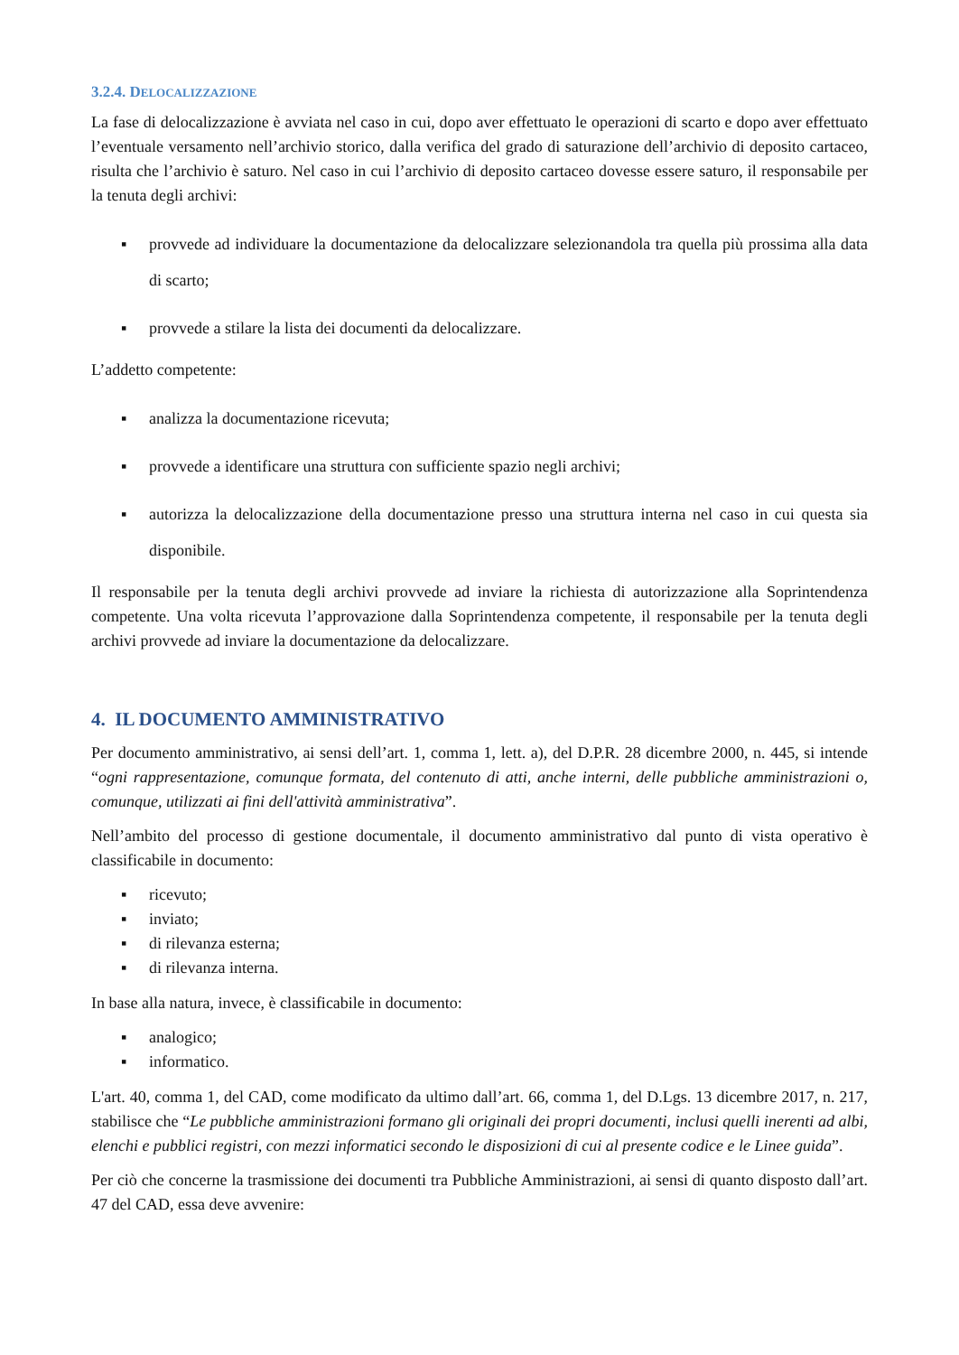3.2.4. DELOCALIZZAZIONE
La fase di delocalizzazione è avviata nel caso in cui, dopo aver effettuato le operazioni di scarto e dopo aver effettuato l’eventuale versamento nell’archivio storico, dalla verifica del grado di saturazione dell’archivio di deposito cartaceo, risulta che l’archivio è saturo. Nel caso in cui l’archivio di deposito cartaceo dovesse essere saturo, il responsabile per la tenuta degli archivi:
▪ provvede ad individuare la documentazione da delocalizzare selezionandola tra quella più prossima alla data di scarto;
▪ provvede a stilare la lista dei documenti da delocalizzare.
L’addetto competente:
▪ analizza la documentazione ricevuta;
▪ provvede a identificare una struttura con sufficiente spazio negli archivi;
▪ autorizza la delocalizzazione della documentazione presso una struttura interna nel caso in cui questa sia disponibile.
Il responsabile per la tenuta degli archivi provvede ad inviare la richiesta di autorizzazione alla Soprintendenza competente. Una volta ricevuta l’approvazione dalla Soprintendenza competente, il responsabile per la tenuta degli archivi provvede ad inviare la documentazione da delocalizzare.
4. IL DOCUMENTO AMMINISTRATIVO
Per documento amministrativo, ai sensi dell’art. 1, comma 1, lett. a), del D.P.R. 28 dicembre 2000, n. 445, si intende “ogni rappresentazione, comunque formata, del contenuto di atti, anche interni, delle pubbliche amministrazioni o, comunque, utilizzati ai fini dell'attività amministrativa”.
Nell’ambito del processo di gestione documentale, il documento amministrativo dal punto di vista operativo è classificabile in documento:
▪ ricevuto;
▪ inviato;
▪ di rilevanza esterna;
▪ di rilevanza interna.
In base alla natura, invece, è classificabile in documento:
▪ analogico;
▪ informatico.
L'art. 40, comma 1, del CAD, come modificato da ultimo dall’art. 66, comma 1, del D.Lgs. 13 dicembre 2017, n. 217, stabilisce che “Le pubbliche amministrazioni formano gli originali dei propri documenti, inclusi quelli inerenti ad albi, elenchi e pubblici registri, con mezzi informatici secondo le disposizioni di cui al presente codice e le Linee guida”.
Per ciò che concerne la trasmissione dei documenti tra Pubbliche Amministrazioni, ai sensi di quanto disposto dall’art. 47 del CAD, essa deve avvenire: